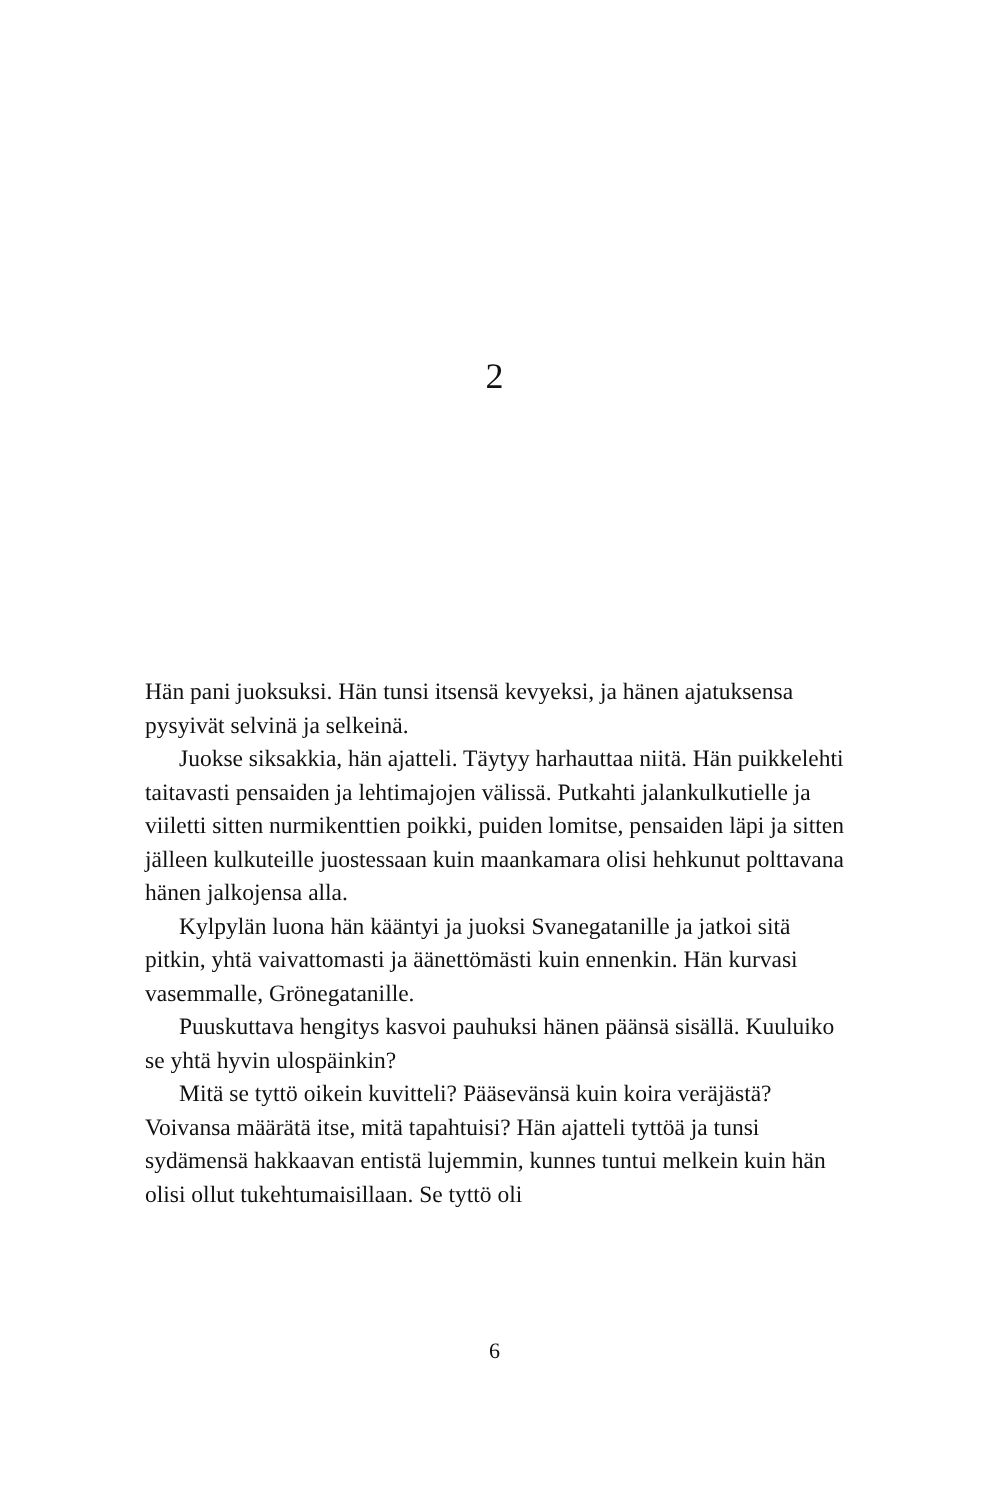2
Hän pani juoksuksi. Hän tunsi itsensä kevyeksi, ja hänen ajatuksensa pysyivät selvinä ja selkeinä.
Juokse siksakkia, hän ajatteli. Täytyy harhauttaa niitä. Hän puikkelehti taitavasti pensaiden ja lehtimajojen välissä. Putkahti jalankulkutielle ja viiletti sitten nurmikenttien poikki, puiden lomitse, pensaiden läpi ja sitten jälleen kulkuteille juostessaan kuin maankamara olisi hehkunut polttavana hänen jalkojensa alla.
Kylpylän luona hän kääntyi ja juoksi Svanegatanille ja jatkoi sitä pitkin, yhtä vaivattomasti ja äänettömästi kuin ennenkin. Hän kurvasi vasemmalle, Grönegatanille.
Puuskuttava hengitys kasvoi pauhuksi hänen päänsä sisällä. Kuuluiko se yhtä hyvin ulospäinkin?
Mitä se tyttö oikein kuvitteli? Pääsevänsä kuin koira veräjästä? Voivansa määrätä itse, mitä tapahtuisi? Hän ajatteli tyttöä ja tunsi sydämensä hakkaavan entistä lujemmin, kunnes tuntui melkein kuin hän olisi ollut tukehtumaisillaan. Se tyttö oli
6